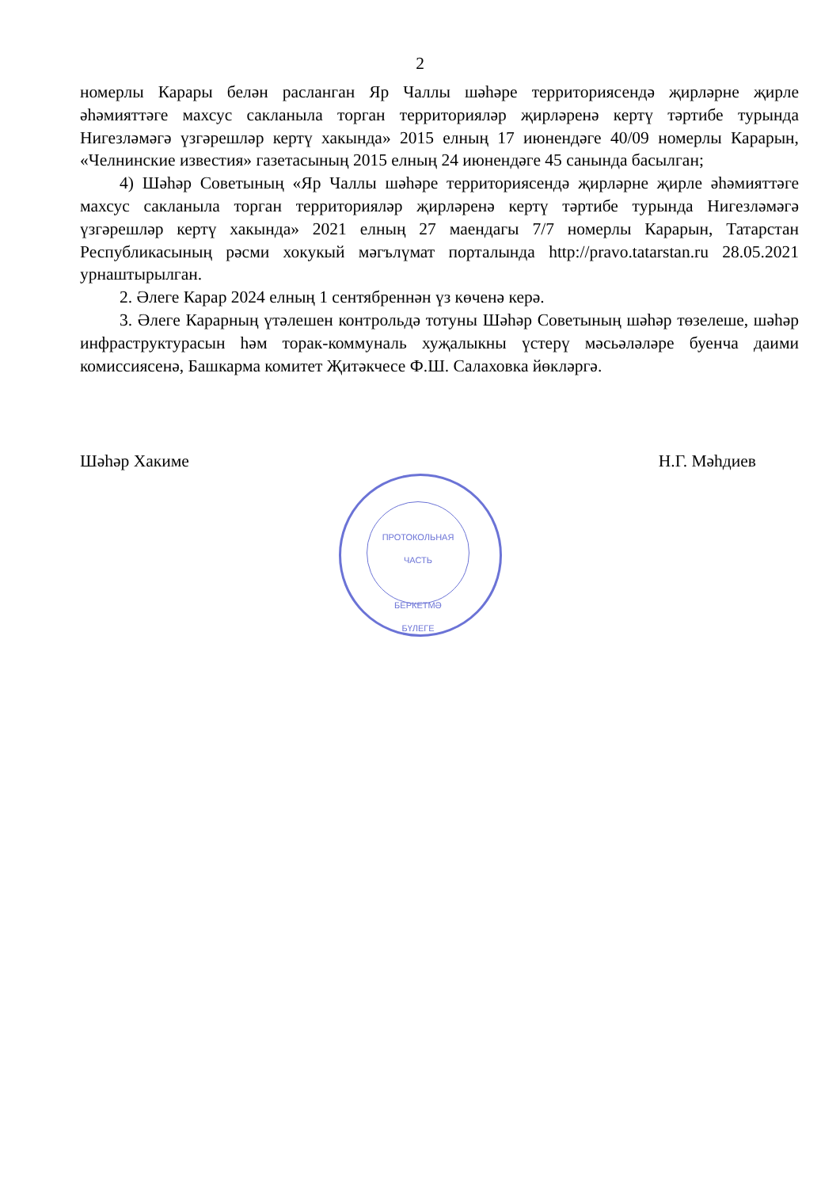2
номерлы Карары белән расланган Яр Чаллы шәһәре территориясендә җирләрне җирле әһәмияттәге махсус сакланыла торган территорияләр җирләренә кертү тәртибе турында Нигезләмәгә үзгәрешләр кертү хакында» 2015 елның 17 июнендәге 40/09 номерлы Карарын, «Челнинские известия» газетасының 2015 елның 24 июнендәге 45 санында басылган;
4) Шәһәр Советының «Яр Чаллы шәһәре территориясендә җирләрне җирле әһәмияттәге махсус сакланыла торган территорияләр җирләренә кертү тәртибе турында Нигезләмәгә үзгәрешләр кертү хакында» 2021 елның 27 маендагы 7/7 номерлы Карарын, Татарстан Республикасының рәсми хокукый мәгълүмат порталында http://pravo.tatarstan.ru 28.05.2021 урнаштырылган.
2. Әлеге Карар 2024 елның 1 сентябреннән үз көченә керә.
3. Әлеге Карарның үтәлешен контрольдә тотуны Шәһәр Советының шәһәр төзелеше, шәһәр инфраструктурасын һәм торак-коммуналь хуҗалыкны үстерү мәсьәләләре буенча даими комиссиясенә, Башкарма комитет Җитәкчесе Ф.Ш. Салаховка йөкләргә.
Шәһәр Хакиме Н.Г. Мәһдиев
ПРОТОКОЛЬНАЯ
ЧАСТЬ
БЕРКЕТМӘ
БҮЛЕГЕ